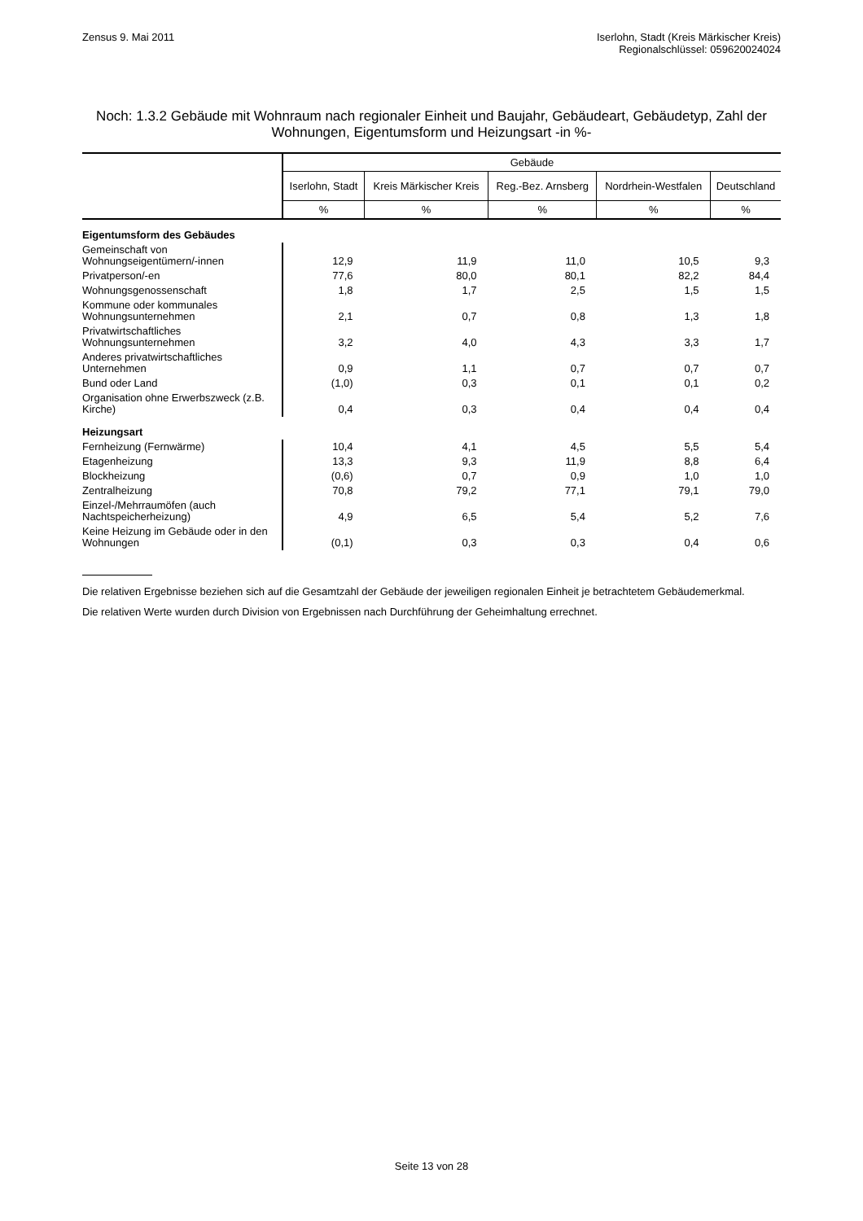Zensus 9. Mai 2011 Iserlohn, Stadt (Kreis Märkischer Kreis)
Regionalschlüssel: 059620024024
Noch: 1.3.2 Gebäude mit Wohnraum nach regionaler Einheit und Baujahr, Gebäudeart, Gebäudetyp, Zahl der Wohnungen, Eigentumsform und Heizungsart -in %-
| | Gebäude | | | | |
| --- | --- | --- | --- | --- | --- |
| | Iserlohn, Stadt | Kreis Märkischer Kreis | Reg.-Bez. Arnsberg | Nordrhein-Westfalen | Deutschland |
| | % | % | % | % | % |
| Eigentumsform des Gebäudes | | | | | |
| Gemeinschaft von Wohnungseigentümern/-innen | 12,9 | 11,9 | 11,0 | 10,5 | 9,3 |
| Privatperson/-en | 77,6 | 80,0 | 80,1 | 82,2 | 84,4 |
| Wohnungsgenossenschaft | 1,8 | 1,7 | 2,5 | 1,5 | 1,5 |
| Kommune oder kommunales Wohnungsunternehmen | 2,1 | 0,7 | 0,8 | 1,3 | 1,8 |
| Privatwirtschaftliches Wohnungsunternehmen | 3,2 | 4,0 | 4,3 | 3,3 | 1,7 |
| Anderes privatwirtschaftliches Unternehmen | 0,9 | 1,1 | 0,7 | 0,7 | 0,7 |
| Bund oder Land | (1,0) | 0,3 | 0,1 | 0,1 | 0,2 |
| Organisation ohne Erwerbszweck (z.B. Kirche) | 0,4 | 0,3 | 0,4 | 0,4 | 0,4 |
| Heizungsart | | | | | |
| Fernheizung (Fernwärme) | 10,4 | 4,1 | 4,5 | 5,5 | 5,4 |
| Etagenheizung | 13,3 | 9,3 | 11,9 | 8,8 | 6,4 |
| Blockheizung | (0,6) | 0,7 | 0,9 | 1,0 | 1,0 |
| Zentralheizung | 70,8 | 79,2 | 77,1 | 79,1 | 79,0 |
| Einzel-/Mehrraumöfen (auch Nachtspeicherheizung) | 4,9 | 6,5 | 5,4 | 5,2 | 7,6 |
| Keine Heizung im Gebäude oder in den Wohnungen | (0,1) | 0,3 | 0,3 | 0,4 | 0,6 |
Die relativen Ergebnisse beziehen sich auf die Gesamtzahl der Gebäude der jeweiligen regionalen Einheit je betrachtetem Gebäudemerkmal.
Die relativen Werte wurden durch Division von Ergebnissen nach Durchführung der Geheimhaltung errechnet.
Seite 13 von 28